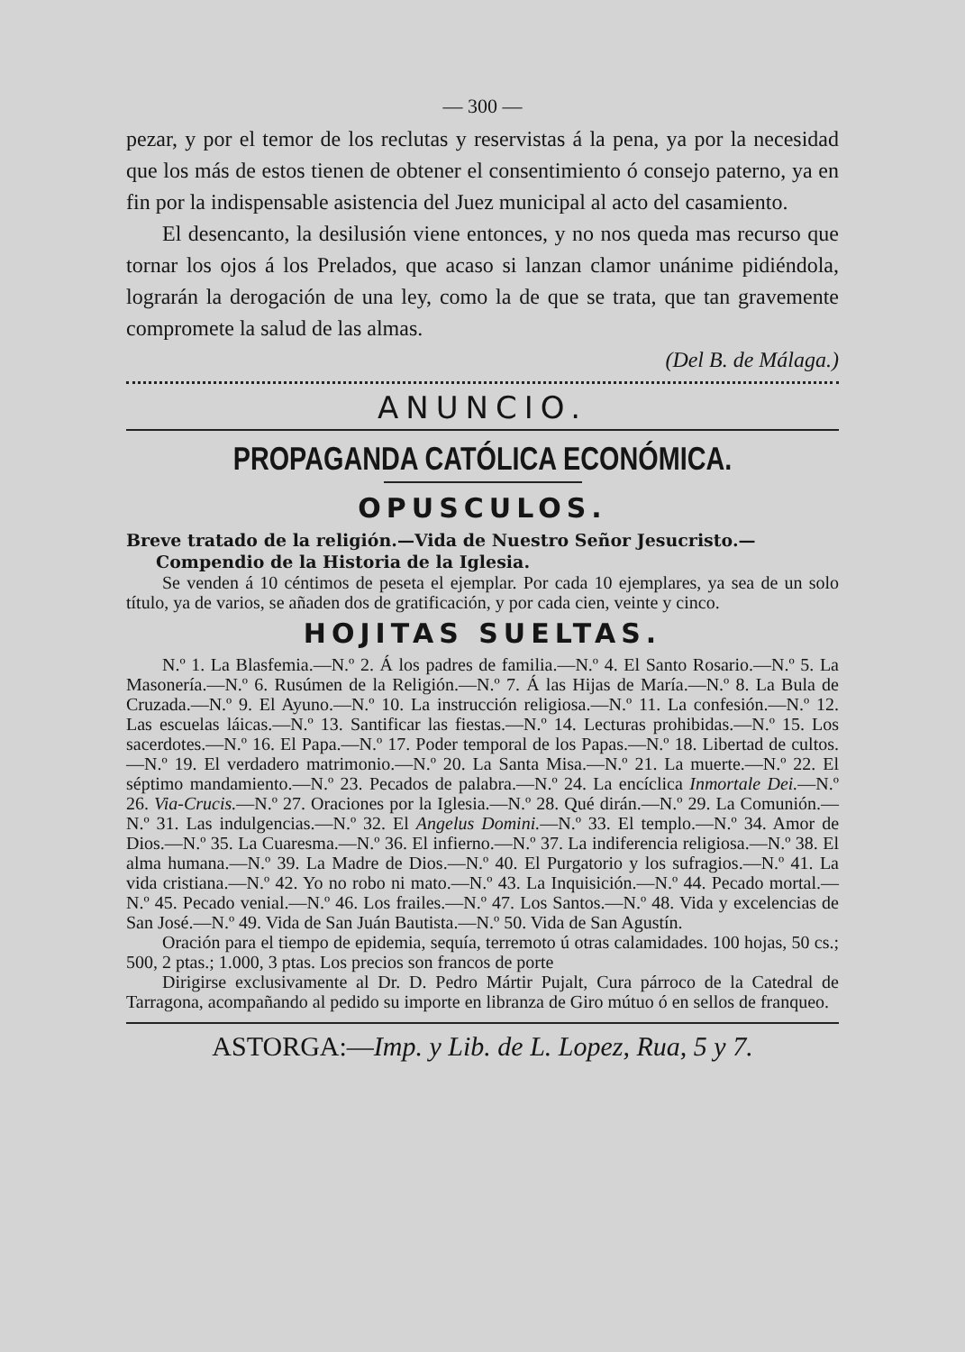— 300 —
pezar, y por el temor de los reclutas y reservistas á la pena, ya por la necesidad que los más de estos tienen de obtener el consentimiento ó consejo paterno, ya en fin por la indispensable asistencia del Juez municipal al acto del casamiento.
El desencanto, la desilusión viene entonces, y no nos queda mas recurso que tornar los ojos á los Prelados, que acaso si lanzan clamor unánime pidiéndola, lograrán la derogación de una ley, como la de que se trata, que tan gravemente compromete la salud de las almas.
(Del B. de Málaga.)
ANUNCIO.
PROPAGANDA CATÓLICA ECONÓMICA.
OPUSCULOS.
Breve tratado de la religión.—Vida de Nuestro Señor Jesucristo.—
Compendio de la Historia de la Iglesia.
Se venden á 10 céntimos de peseta el ejemplar. Por cada 10 ejemplares, ya sea de un solo título, ya de varios, se añaden dos de gratificación, y por cada cien, veinte y cinco.
HOJITAS SUELTAS.
N.º 1. La Blasfemia.—N.º 2. Á los padres de familia.—N.º 4. El Santo Rosario.—N.º 5. La Masonería.—N.º 6. Rusúmen de la Religión.—N.º 7. Á las Hijas de María.—N.º 8. La Bula de Cruzada.—N.º 9. El Ayuno.—N.º 10. La instrucción religiosa.—N.º 11. La confesión.—N.º 12. Las escuelas láicas.—N.º 13. Santificar las fiestas.—N.º 14. Lecturas prohibidas.—N.º 15. Los sacerdotes.—N.º 16. El Papa.—N.º 17. Poder temporal de los Papas.—N.º 18. Libertad de cultos.—N.º 19. El verdadero matrimonio.—N.º 20. La Santa Misa.—N.º 21. La muerte.—N.º 22. El séptimo mandamiento.—N.º 23. Pecados de palabra.—N.º 24. La encíclica Inmortale Dei.—N.º 26. Via-Crucis.—N.º 27. Oraciones por la Iglesia.—N.º 28. Qué dirán.—N.º 29. La Comunión.—N.º 31. Las indulgencias.—N.º 32. El Angelus Domini.—N.º 33. El templo.—N.º 34. Amor de Dios.—N.º 35. La Cuaresma.—N.º 36. El infierno.—N.º 37. La indiferencia religiosa.—N.º 38. El alma humana.—N.º 39. La Madre de Dios.—N.º 40. El Purgatorio y los sufragios.—N.º 41. La vida cristiana.—N.º 42. Yo no robo ni mato.—N.º 43. La Inquisición.—N.º 44. Pecado mortal.—N.º 45. Pecado venial.—N.º 46. Los frailes.—N.º 47. Los Santos.—N.º 48. Vida y excelencias de San José.—N.º 49. Vida de San Juán Bautista.—N.º 50. Vida de San Agustín.
Oración para el tiempo de epidemia, sequía, terremoto ú otras calamidades. 100 hojas, 50 cs.; 500, 2 ptas.; 1.000, 3 ptas. Los precios son francos de porte
Dirigirse exclusivamente al Dr. D. Pedro Mártir Pujalt, Cura párroco de la Catedral de Tarragona, acompañando al pedido su importe en libranza de Giro mútuo ó en sellos de franqueo.
ASTORGA:—Imp. y Lib. de L. Lopez, Rua, 5 y 7.